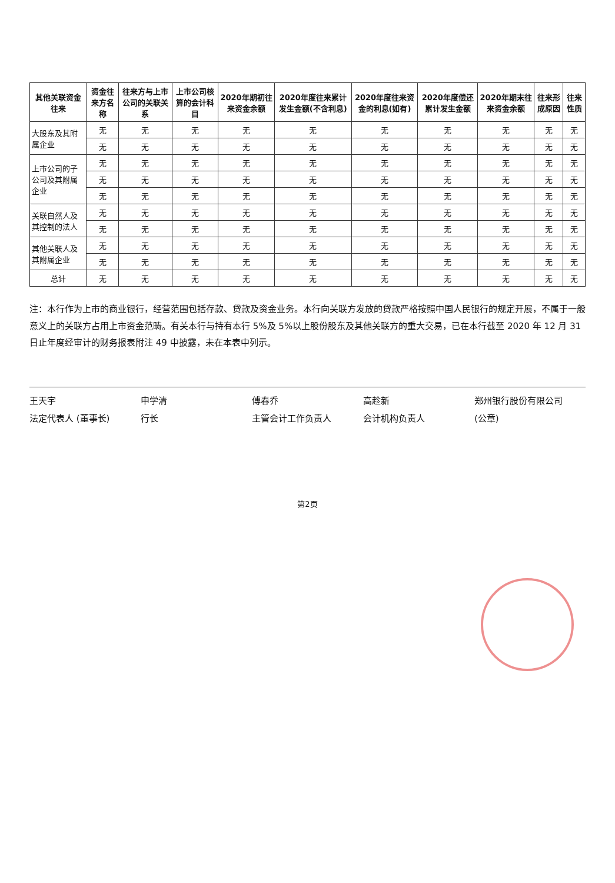| 其他关联资金往来 | 资金往来方名称 | 往来方与上市公司的关联关系 | 上市公司核算的会计科目 | 2020年期初往来资金余额 | 2020年度往来累计发生金额(不含利息) | 2020年度往来资金的利息(如有) | 2020年度偿还累计发生金额 | 2020年期末往来资金余额 | 往来形成原因 | 往来性质 |
| --- | --- | --- | --- | --- | --- | --- | --- | --- | --- | --- |
| 大股东及其附属企业 | 无 | 无 | 无 | 无 | 无 | 无 | 无 | 无 | 无 | 无 |
| | 无 | 无 | 无 | 无 | 无 | 无 | 无 | 无 | 无 | 无 |
| 上市公司的子公司及其附属企业 | 无 | 无 | 无 | 无 | 无 | 无 | 无 | 无 | 无 | 无 |
| | 无 | 无 | 无 | 无 | 无 | 无 | 无 | 无 | 无 | 无 |
| | 无 | 无 | 无 | 无 | 无 | 无 | 无 | 无 | 无 | 无 |
| 关联自然人及其控制的法人 | 无 | 无 | 无 | 无 | 无 | 无 | 无 | 无 | 无 | 无 |
| | 无 | 无 | 无 | 无 | 无 | 无 | 无 | 无 | 无 | 无 |
| 其他关联人及其附属企业 | 无 | 无 | 无 | 无 | 无 | 无 | 无 | 无 | 无 | 无 |
| | 无 | 无 | 无 | 无 | 无 | 无 | 无 | 无 | 无 | 无 |
| 总计 | 无 | 无 | 无 | 无 | 无 | 无 | 无 | 无 | 无 | 无 |
注：本行作为上市的商业银行，经营范围包括存款、贷款及资金业务。本行向关联方发放的贷款严格按照中国人民银行的规定开展，不属于一般意义上的关联方占用上市资金范畴。有关本行与持有本行 5%及 5%以上股份股东及其他关联方的重大交易，已在本行截至 2020 年 12 月 31 日止年度经审计的财务报表附注 49 中披露，未在本表中列示。
王天宇
法定代表人 (董事长)
申学清
行长
傅春乔
主管会计工作负责人
高趁新
会计机构负责人
郑州银行股份有限公司
(公章)
第2页